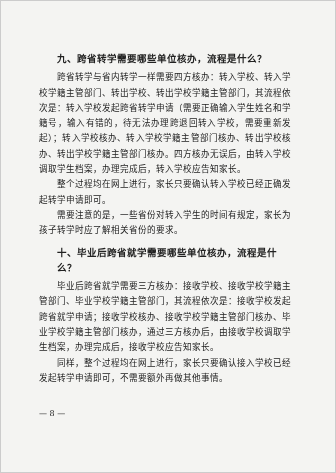九、跨省转学需要哪些单位核办，流程是什么？
跨省转学与省内转学一样需要四方核办：转入学校、转入学校学籍主管部门、转出学校、转出学校学籍主管部门，其流程依次是：转入学校发起跨省转学申请（需要正确输入学生姓名和学籍号，输入有错的，待无法办理跨退回转入学校，需要重新发起）；转入学校核办、转入学校学籍主管部门核办、转出学校核办、转出学校学籍主管部门核办。四方核办无误后，由转入学校调取学生档案，办理完成后，转入学校应告知家长。
整个过程均在网上进行，家长只要确认转入学校已经正确发起转学申请即可。
需要注意的是，一些省份对转入学生的时间有规定，家长为孩子转学时应了解相关省份的要求。
十、毕业后跨省就学需要哪些单位核办，流程是什么？
毕业后跨省就学需要三方核办：接收学校、接收学校学籍主管部门、毕业学校学籍主管部门，其流程依次是：接收学校发起跨省就学申请；接收学校核办、接收学校学籍主管部门核办、毕业学校学籍主管部门核办，通过三方核办后，由接收学校调取学生档案，办理完成后，接收学校应告知家长。
同样，整个过程均在网上进行，家长只要确认接入学校已经发起转学申请即可，不需要额外再做其他事情。
— 8 —